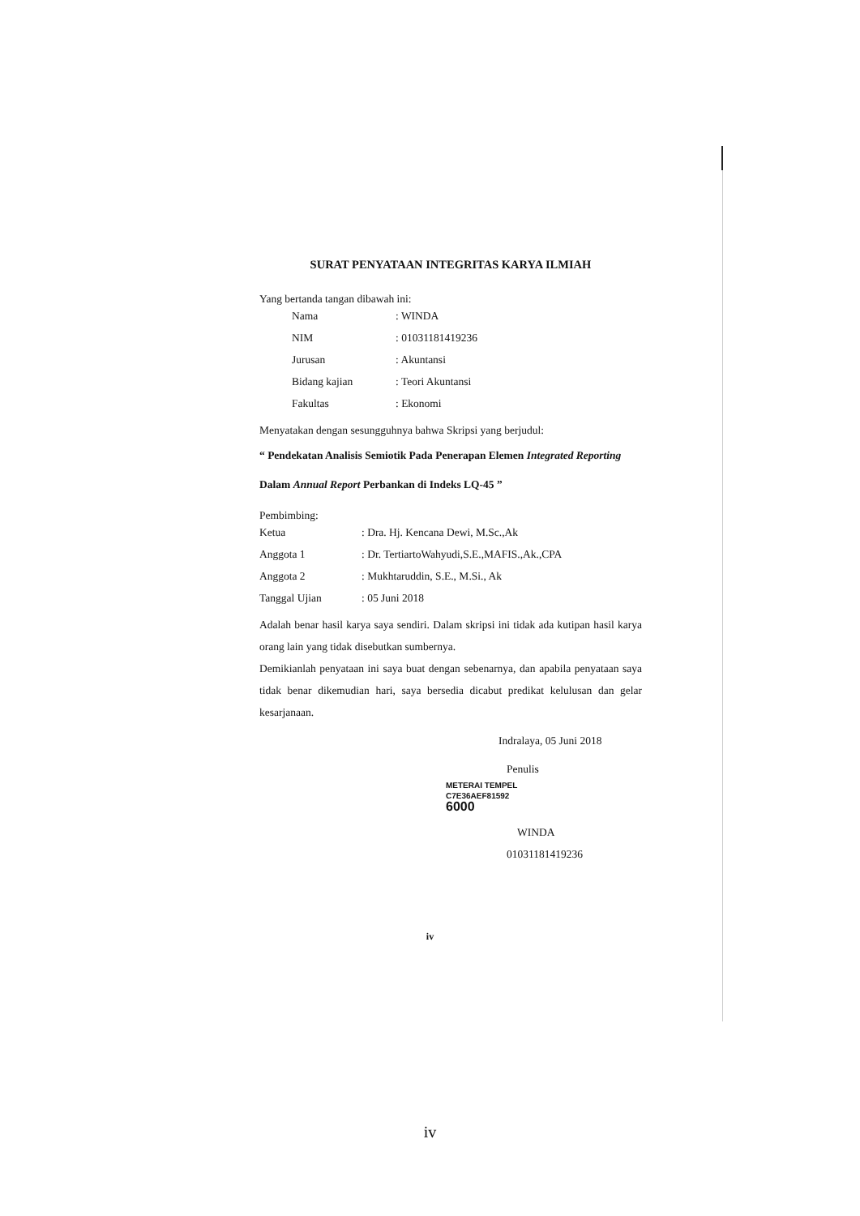SURAT PENYATAAN INTEGRITAS KARYA ILMIAH
Yang bertanda tangan dibawah ini:
| Nama | : WINDA |
| NIM | : 01031181419236 |
| Jurusan | : Akuntansi |
| Bidang kajian | : Teori Akuntansi |
| Fakultas | : Ekonomi |
Menyatakan dengan sesungguhnya bahwa Skripsi yang berjudul:
“ Pendekatan Analisis Semiotik Pada Penerapan Elemen Integrated Reporting
Dalam Annual Report Perbankan di Indeks LQ-45 ”
Pembimbing:
| Ketua | : Dra. Hj. Kencana Dewi, M.Sc.,Ak |
| Anggota 1 | : Dr. TertiartoWahyudi,S.E.,MAFIS.,Ak.,CPA |
| Anggota 2 | : Mukhtaruddin, S.E., M.Si., Ak |
| Tanggal Ujian | : 05 Juni 2018 |
Adalah benar hasil karya saya sendiri. Dalam skripsi ini tidak ada kutipan hasil karya orang lain yang tidak disebutkan sumbernya.
Demikianlah penyataan ini saya buat dengan sebenarnya, dan apabila penyataan saya tidak benar dikemudian hari, saya bersedia dicabut predikat kelulusan dan gelar kesarjanaan.
Indralaya, 05 Juni 2018
Penulis
METERAI TEMPEL
C7E36AEF81592
6000
WINDA
01031181419236
iv
iv